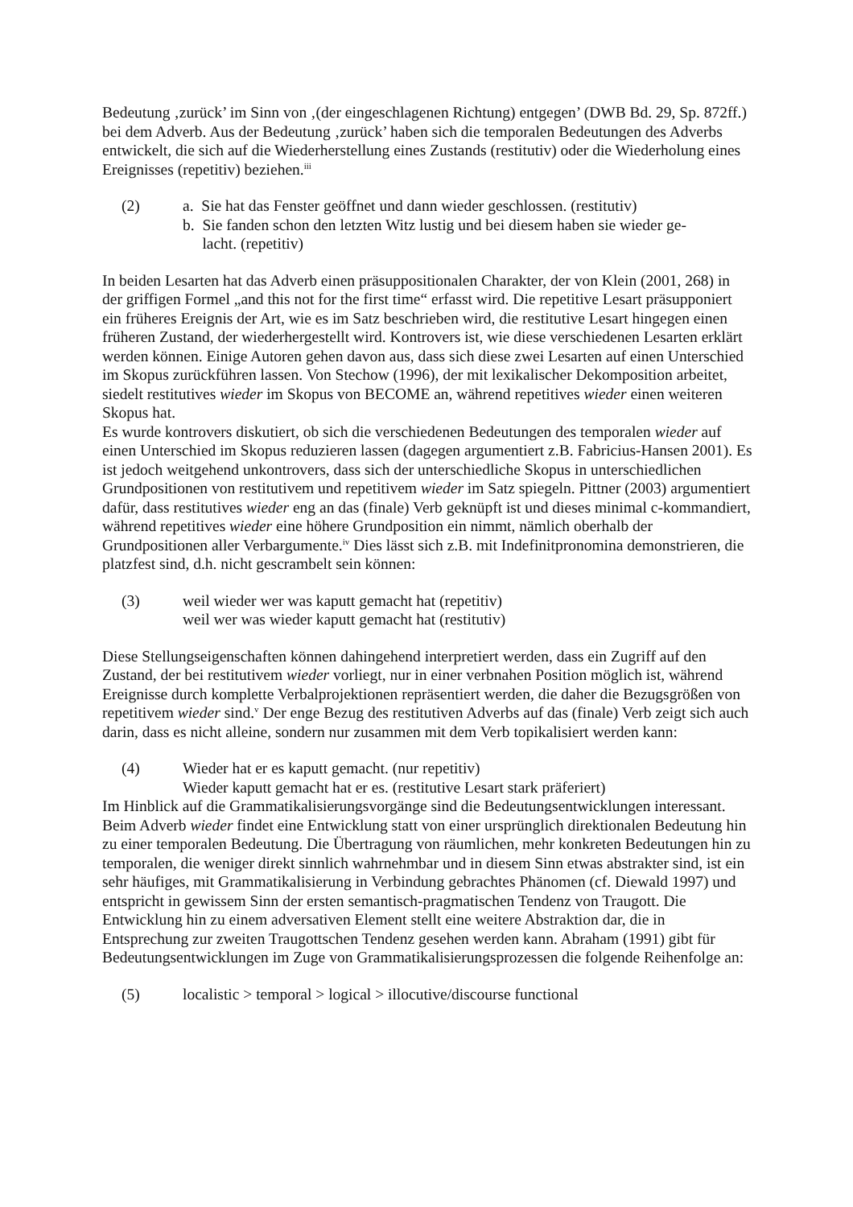Bedeutung ‚zurück’ im Sinn von ‚(der eingeschlagenen Richtung) entgegen’ (DWB Bd. 29, Sp. 872ff.) bei dem Adverb. Aus der Bedeutung ‚zurück’ haben sich die temporalen Bedeutungen des Adverbs entwickelt, die sich auf die Wiederherstellung eines Zustands (restitutiv) oder die Wiederholung eines Ereignisses (repetitiv) beziehen.<sup>iii</sup>
(2) a. Sie hat das Fenster geöffnet und dann wieder geschlossen. (restitutiv)
b. Sie fanden schon den letzten Witz lustig und bei diesem haben sie wieder ge-
lacht. (repetitiv)
In beiden Lesarten hat das Adverb einen präsuppositionalen Charakter, der von Klein (2001, 268) in der griffigen Formel „and this not for the first time“ erfasst wird. Die repetitive Lesart präsupponiert ein früheres Ereignis der Art, wie es im Satz beschrieben wird, die restitutive Lesart hingegen einen früheren Zustand, der wiederhergestellt wird. Kontrovers ist, wie diese verschiedenen Lesarten erklärt werden können. Einige Autoren gehen davon aus, dass sich diese zwei Lesarten auf einen Unterschied im Skopus zurückführen lassen. Von Stechow (1996), der mit lexikalischer Dekomposition arbeitet, siedelt restitutives wieder im Skopus von BECOME an, während repetitives wieder einen weiteren Skopus hat.
Es wurde kontrovers diskutiert, ob sich die verschiedenen Bedeutungen des temporalen wieder auf einen Unterschied im Skopus reduzieren lassen (dagegen argumentiert z.B. Fabricius-Hansen 2001). Es ist jedoch weitgehend unkontrovers, dass sich der unterschiedliche Skopus in unterschiedlichen Grundpositionen von restitutivem und repetitivem wieder im Satz spiegeln. Pittner (2003) argumentiert dafür, dass restitutives wieder eng an das (finale) Verb geknüpft ist und dieses minimal c-kommandiert, während repetitives wieder eine höhere Grundposition ein nimmt, nämlich oberhalb der Grundpositionen aller Verbargumente.<sup>iv</sup> Dies lässt sich z.B. mit Indefinitpronomina demonstrieren, die platzfest sind, d.h. nicht gescrambelt sein können:
(3) weil wieder wer was kaputt gemacht hat (repetitiv)
weil wer was wieder kaputt gemacht hat (restitutiv)
Diese Stellungseigenschaften können dahingehend interpretiert werden, dass ein Zugriff auf den Zustand, der bei restitutivem wieder vorliegt, nur in einer verbnahen Position möglich ist, während Ereignisse durch komplette Verbalprojektionen repräsentiert werden, die daher die Bezugsgrößen von repetitivem wieder sind.<sup>v</sup> Der enge Bezug des restitutiven Adverbs auf das (finale) Verb zeigt sich auch darin, dass es nicht alleine, sondern nur zusammen mit dem Verb topikalisiert werden kann:
(4) Wieder hat er es kaputt gemacht. (nur repetitiv)
Wieder kaputt gemacht hat er es. (restitutive Lesart stark präferiert)
Im Hinblick auf die Grammatikalisierungsvorgänge sind die Bedeutungsentwicklungen interessant. Beim Adverb wieder findet eine Entwicklung statt von einer ursprünglich direktionalen Bedeutung hin zu einer temporalen Bedeutung. Die Übertragung von räumlichen, mehr konkreten Bedeutungen hin zu temporalen, die weniger direkt sinnlich wahrnehmbar und in diesem Sinn etwas abstrakter sind, ist ein sehr häufiges, mit Grammatikalisierung in Verbindung gebrachtes Phänomen (cf. Diewald 1997) und entspricht in gewissem Sinn der ersten semantisch-pragmatischen Tendenz von Traugott. Die Entwicklung hin zu einem adversativen Element stellt eine weitere Abstraktion dar, die in Entsprechung zur zweiten Traugottschen Tendenz gesehen werden kann. Abraham (1991) gibt für Bedeutungsentwicklungen im Zuge von Grammatikalisierungsprozessen die folgende Reihenfolge an:
(5) localistic > temporal > logical > illocutive/discourse functional